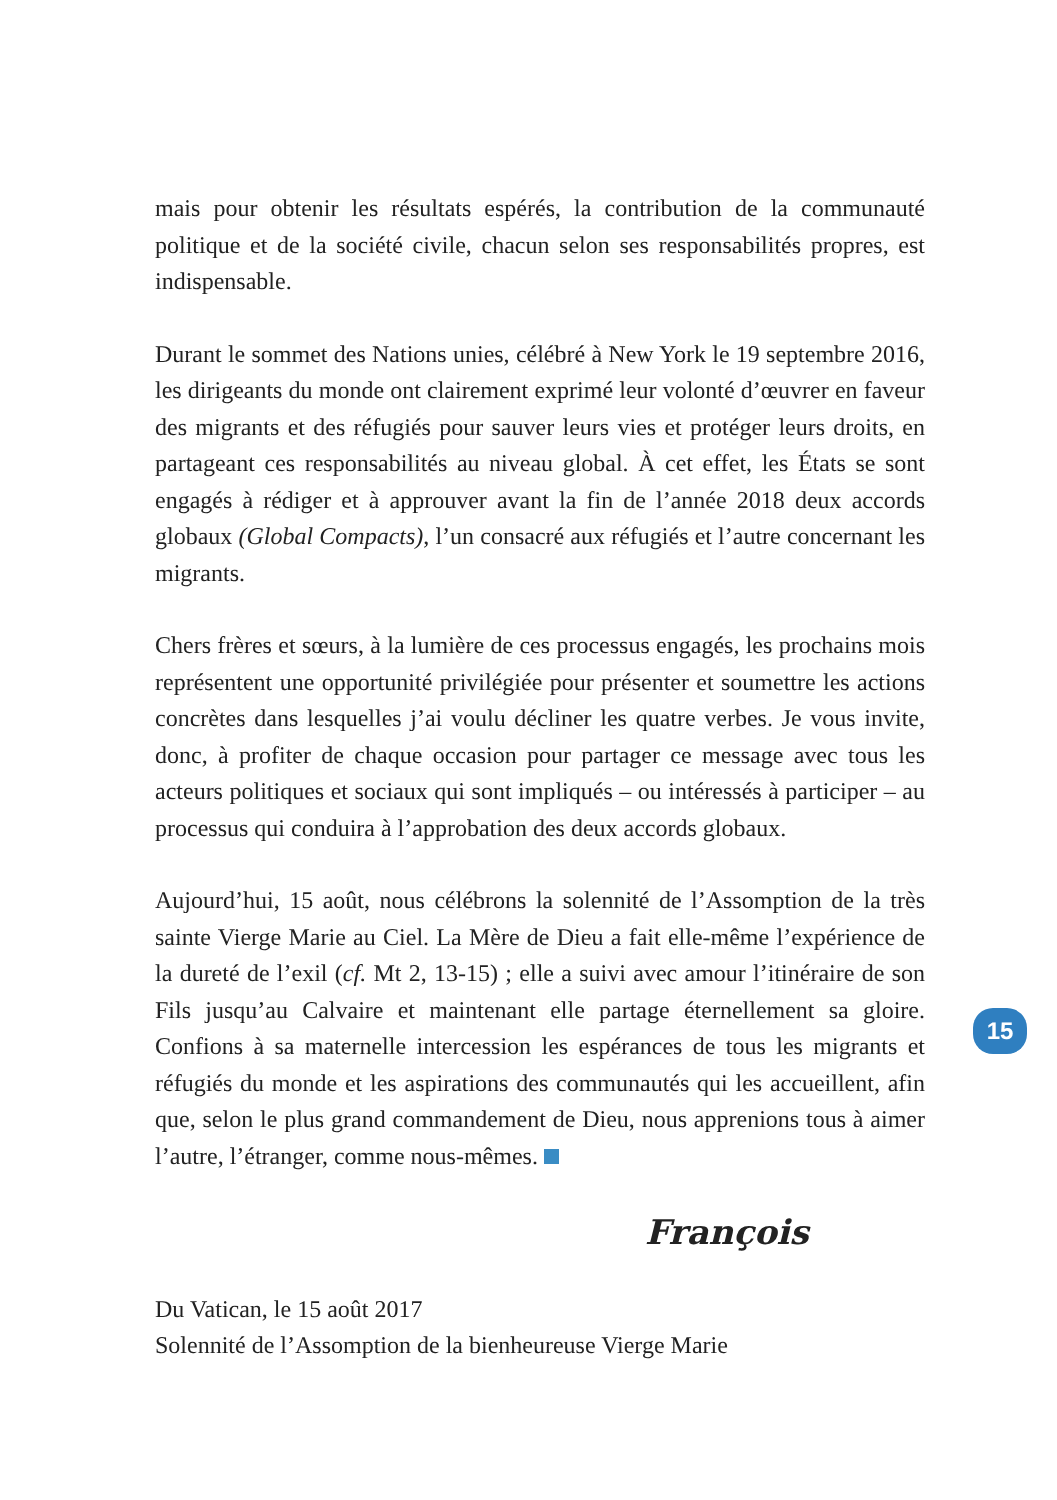mais pour obtenir les résultats espérés, la contribution de la communauté politique et de la société civile, chacun selon ses responsabilités propres, est indispensable.
Durant le sommet des Nations unies, célébré à New York le 19 septembre 2016, les dirigeants du monde ont clairement exprimé leur volonté d’œuvrer en faveur des migrants et des réfugiés pour sauver leurs vies et protéger leurs droits, en partageant ces responsabilités au niveau global. À cet effet, les États se sont engagés à rédiger et à approuver avant la fin de l’année 2018 deux accords globaux (Global Compacts), l’un consacré aux réfugiés et l’autre concernant les migrants.
Chers frères et sœurs, à la lumière de ces processus engagés, les prochains mois représentent une opportunité privilégiée pour présenter et soumettre les actions concrètes dans lesquelles j’ai voulu décliner les quatre verbes. Je vous invite, donc, à profiter de chaque occasion pour partager ce message avec tous les acteurs politiques et sociaux qui sont impliqués – ou intéressés à participer – au processus qui conduira à l’approbation des deux accords globaux.
Aujourd’hui, 15 août, nous célébrons la solennité de l’Assomption de la très sainte Vierge Marie au Ciel. La Mère de Dieu a fait elle-même l’expérience de la dureté de l’exil (cf. Mt 2, 13-15) ; elle a suivi avec amour l’itinéraire de son Fils jusqu’au Calvaire et maintenant elle partage éternellement sa gloire. Confions à sa maternelle intercession les espérances de tous les migrants et réfugiés du monde et les aspirations des communautés qui les accueillent, afin que, selon le plus grand commandement de Dieu, nous apprenions tous à aimer l’autre, l’étranger, comme nous-mêmes.
François
Du Vatican, le 15 août 2017
Solennité de l’Assomption de la bienheureuse Vierge Marie
15